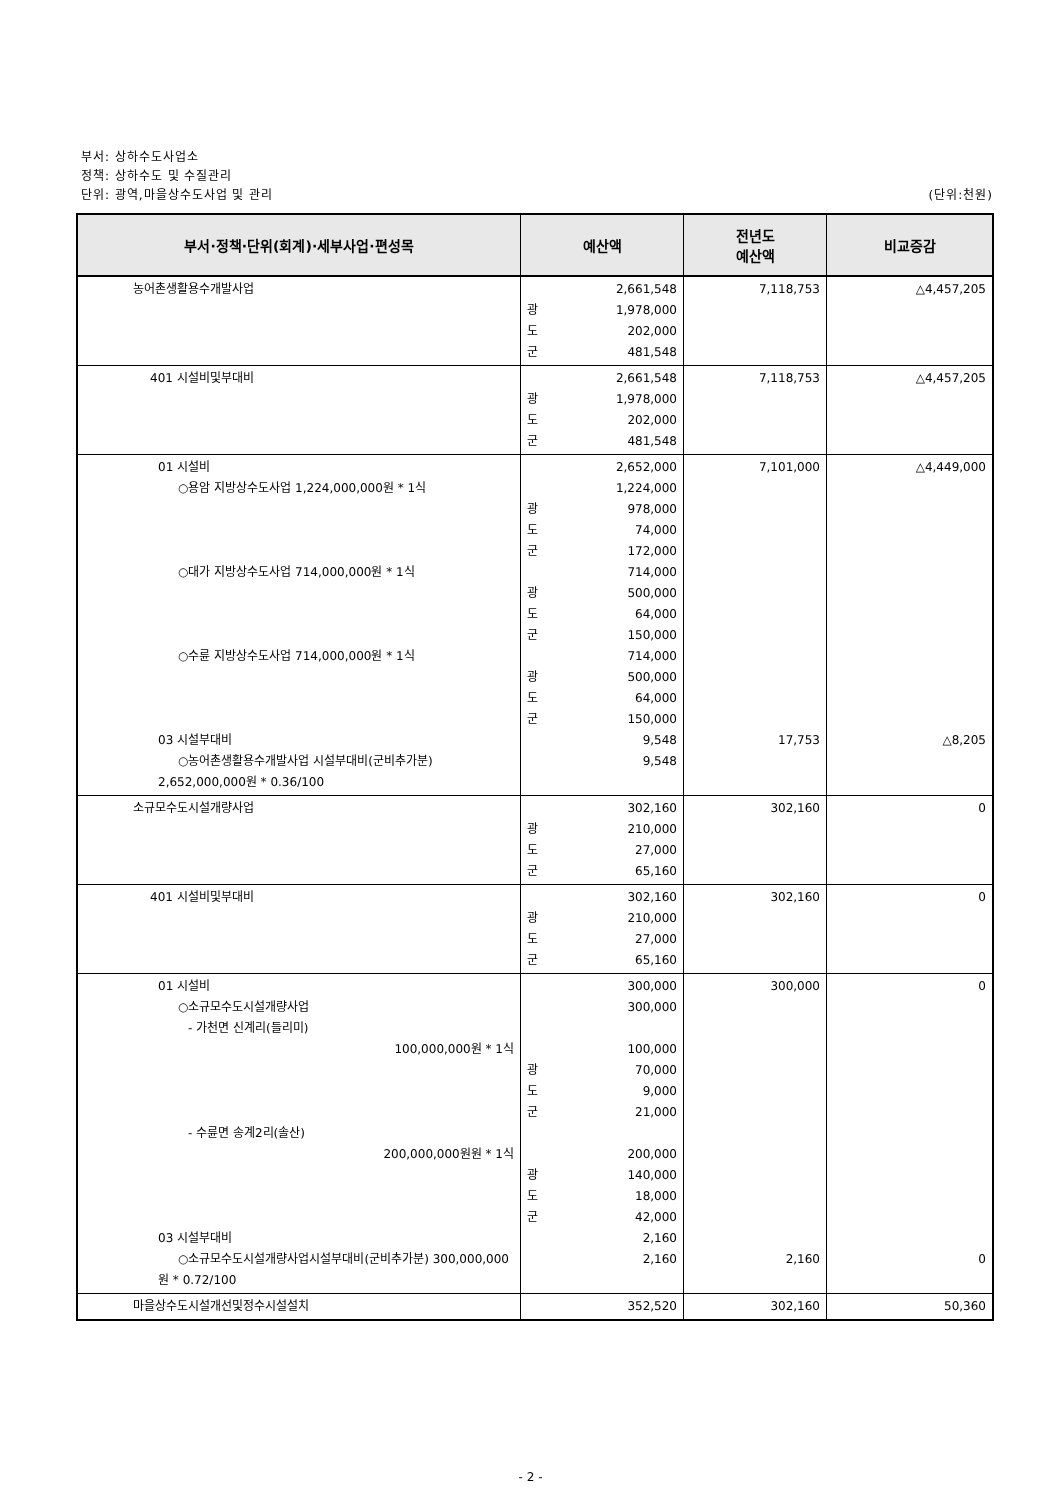부서: 상하수도사업소
정책: 상하수도 및 수질관리
단위: 광역,마을상수도사업 및 관리 (단위:천원)
| 부서·정책·단위(회계)·세부사업·편성목 | 예산액 | 전년도 예산액 | 비교증감 |
| --- | --- | --- | --- |
| 농어촌생활용수개발사업 | 2,661,548 광 1,978,000 도 202,000 군 481,548 | 7,118,753 | △4,457,205 |
| 401 시설비및부대비 | 2,661,548 광 1,978,000 도 202,000 군 481,548 | 7,118,753 | △4,457,205 |
| 01 시설비 ○용암 지방상수도사업 1,224,000,000원 * 1식 ○대가 지방상수도사업 714,000,000원 * 1식 ○수륜 지방상수도사업 714,000,000원 * 1식 03 시설부대비 ○농어촌생활용수개발사업 시설부대비(군비추가분) 2,652,000,000원 * 0.36/100 | 2,652,000 1,224,000 광 978,000 도 74,000 군 172,000 714,000 광 500,000 도 64,000 군 150,000 714,000 광 500,000 도 64,000 군 150,000 9,548 9,548 | 7,101,000 17,753 | △4,449,000 △8,205 |
| 소규모수도시설개량사업 | 302,160 광 210,000 도 27,000 군 65,160 | 302,160 | 0 |
| 401 시설비및부대비 | 302,160 광 210,000 도 27,000 군 65,160 | 302,160 | 0 |
| 01 시설비 ○소규모수도시설개량사업 - 가천면 신계리(들리미) 100,000,000원 * 1식 - 수륜면 송계2리(솔산) 200,000,000원원 * 1식 03 시설부대비 ○소규모수도시설개량사업시설부대비(군비추가분) 300,000,000원 * 0.72/100 | 300,000 300,000 100,000 광 70,000 도 9,000 군 21,000 200,000 광 140,000 도 18,000 군 42,000 2,160 2,160 | 300,000 2,160 | 0 0 |
| 마을상수도시설개선및정수시설설치 | 352,520 | 302,160 | 50,360 |
- 2 -